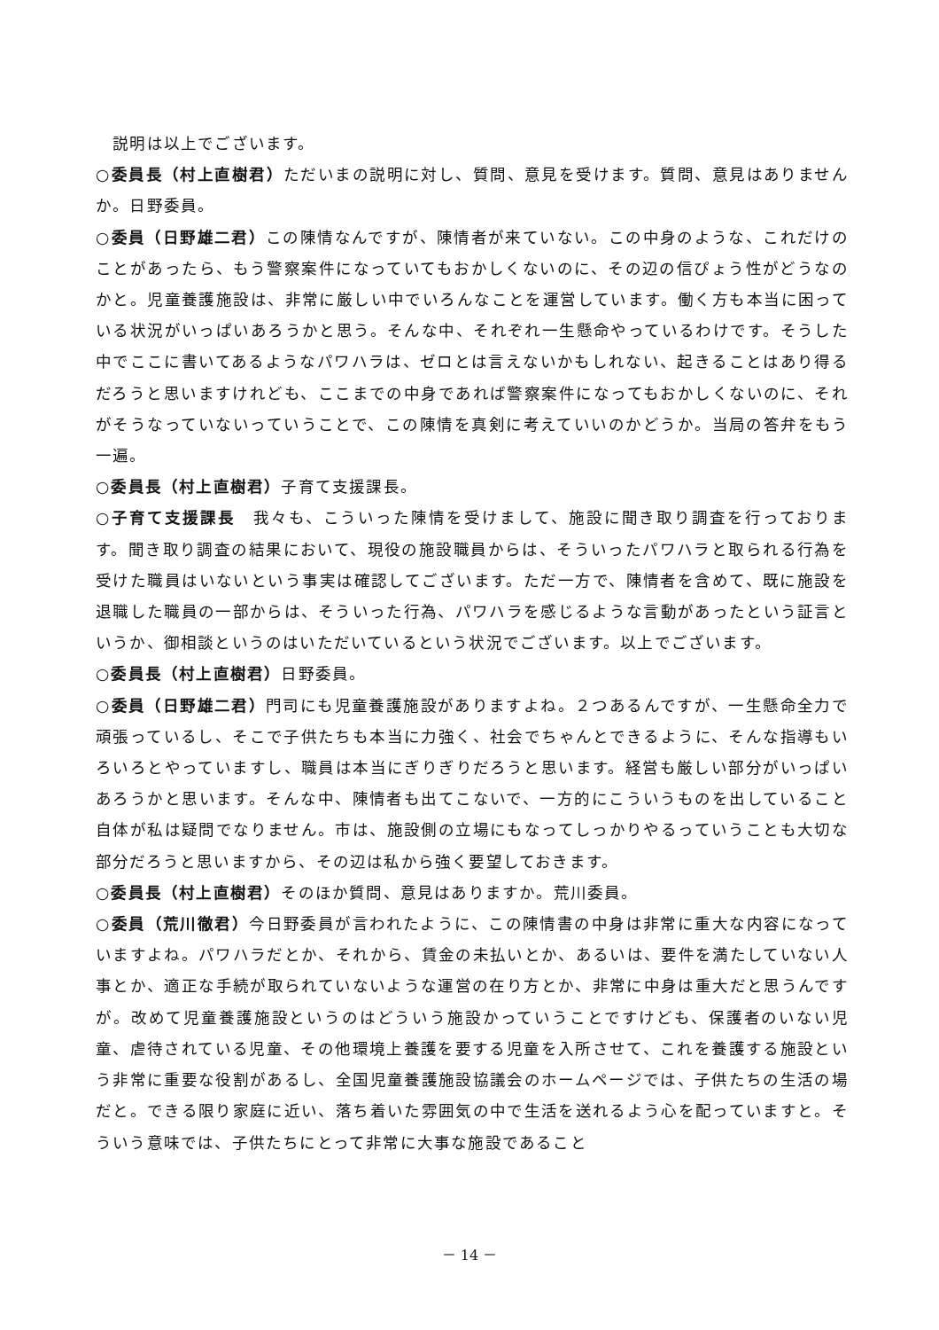説明は以上でございます。
○委員長（村上直樹君）ただいまの説明に対し、質問、意見を受けます。質問、意見はありませんか。日野委員。
○委員（日野雄二君）この陳情なんですが、陳情者が来ていない。この中身のような、これだけのことがあったら、もう警察案件になっていてもおかしくないのに、その辺の信ぴょう性がどうなのかと。児童養護施設は、非常に厳しい中でいろんなことを運営しています。働く方も本当に困っている状況がいっぱいあろうかと思う。そんな中、それぞれ一生懸命やっているわけです。そうした中でここに書いてあるようなパワハラは、ゼロとは言えないかもしれない、起きることはあり得るだろうと思いますけれども、ここまでの中身であれば警察案件になってもおかしくないのに、それがそうなっていないっていうことで、この陳情を真剣に考えていいのかどうか。当局の答弁をもう一遍。
○委員長（村上直樹君）子育て支援課長。
○子育て支援課長　我々も、こういった陳情を受けまして、施設に聞き取り調査を行っております。聞き取り調査の結果において、現役の施設職員からは、そういったパワハラと取られる行為を受けた職員はいないという事実は確認してございます。ただ一方で、陳情者を含めて、既に施設を退職した職員の一部からは、そういった行為、パワハラを感じるような言動があったという証言というか、御相談というのはいただいているという状況でございます。以上でございます。
○委員長（村上直樹君）日野委員。
○委員（日野雄二君）門司にも児童養護施設がありますよね。２つあるんですが、一生懸命全力で頑張っているし、そこで子供たちも本当に力強く、社会でちゃんとできるように、そんな指導もいろいろとやっていますし、職員は本当にぎりぎりだろうと思います。経営も厳しい部分がいっぱいあろうかと思います。そんな中、陳情者も出てこないで、一方的にこういうものを出していること自体が私は疑問でなりません。市は、施設側の立場にもなってしっかりやるっていうことも大切な部分だろうと思いますから、その辺は私から強く要望しておきます。
○委員長（村上直樹君）そのほか質問、意見はありますか。荒川委員。
○委員（荒川徹君）今日野委員が言われたように、この陳情書の中身は非常に重大な内容になっていますよね。パワハラだとか、それから、賃金の未払いとか、あるいは、要件を満たしていない人事とか、適正な手続が取られていないような運営の在り方とか、非常に中身は重大だと思うんですが。改めて児童養護施設というのはどういう施設かっていうことですけども、保護者のいない児童、虐待されている児童、その他環境上養護を要する児童を入所させて、これを養護する施設という非常に重要な役割があるし、全国児童養護施設協議会のホームページでは、子供たちの生活の場だと。できる限り家庭に近い、落ち着いた雰囲気の中で生活を送れるよう心を配っていますと。そういう意味では、子供たちにとって非常に大事な施設であること
－ 14 －